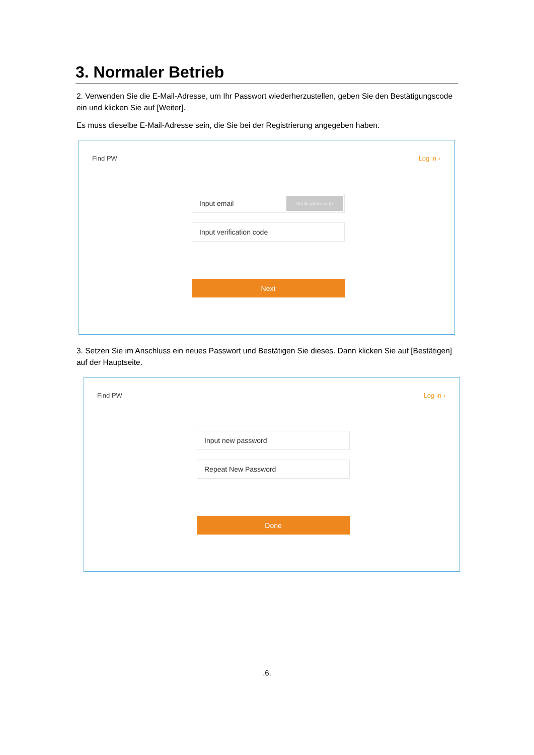3. Normaler Betrieb
2. Verwenden Sie die E-Mail-Adresse, um Ihr Passwort wiederherzustellen, geben Sie den Bestätigungscode ein und klicken Sie auf [Weiter].
Es muss dieselbe E-Mail-Adresse sein, die Sie bei der Registrierung angegeben haben.
Find PW Log in ›
Input email Verification code
Input verification code
Next
3. Setzen Sie im Anschluss ein neues Passwort und Bestätigen Sie dieses. Dann klicken Sie auf [Bestätigen] auf der Hauptseite.
Find PW Log in ›
Input new password
Repeat New Password
Done
.6.